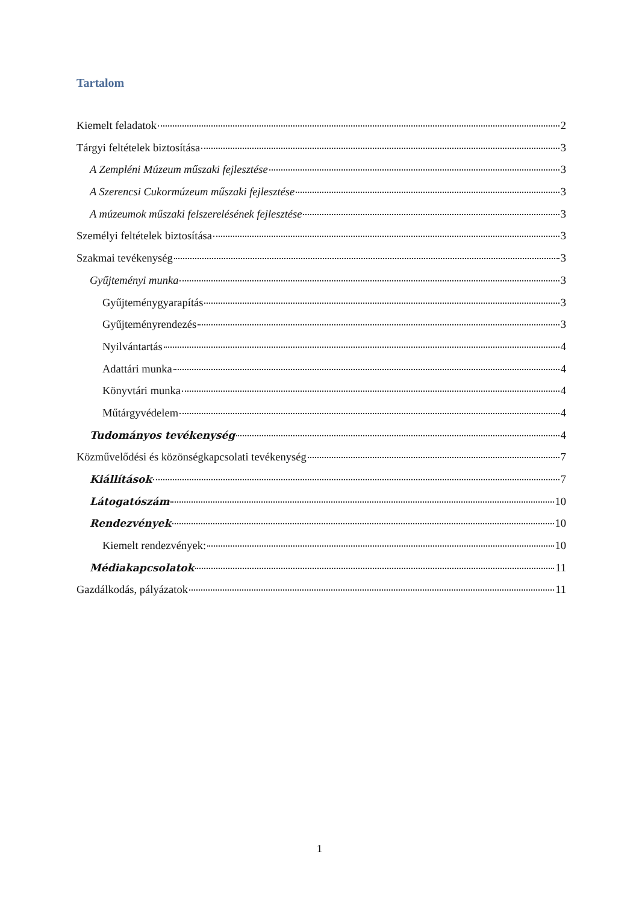Tartalom
Kiemelt feladatok 2
Tárgyi feltételek biztosítása 3
A Zempléni Múzeum műszaki fejlesztése 3
A Szerencsi Cukormúzeum műszaki fejlesztése 3
A múzeumok műszaki felszerelésének fejlesztése 3
Személyi feltételek biztosítása 3
Szakmai tevékenység 3
Gyűjteményi munka 3
Gyűjteménygyarapítás 3
Gyűjteményrendezés 3
Nyilvántartás 4
Adattári munka 4
Könyvtári munka 4
Műtárgyvédelem 4
Tudományos tevékenység 4
Közművelődési és közönségkapcsolati tevékenység 7
Kiállítások 7
Látogatószám 10
Rendezvények 10
Kiemelt rendezvények: 10
Médiakapcsolatok 11
Gazdálkodás, pályázatok 11
1